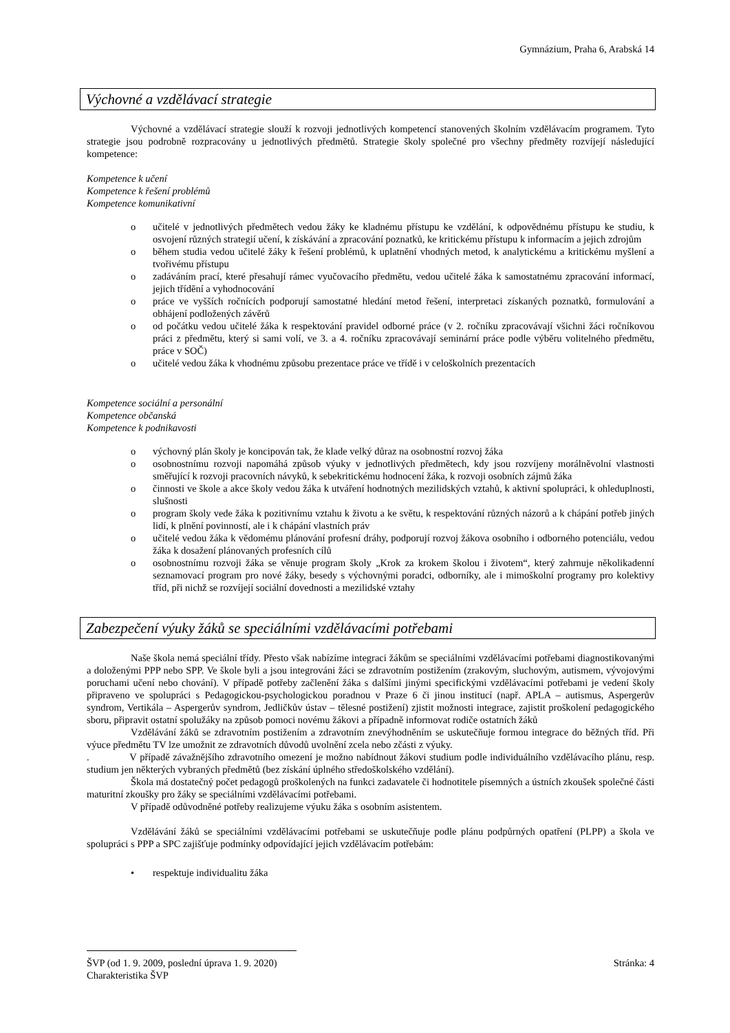Gymnázium, Praha 6, Arabská 14
Výchovné a vzdělávací strategie
Výchovné a vzdělávací strategie slouží k rozvoji jednotlivých kompetencí stanovených školním vzdělávacím programem. Tyto strategie jsou podrobně rozpracovány u jednotlivých předmětů. Strategie školy společné pro všechny předměty rozvíjejí následující kompetence:
Kompetence k učení
Kompetence k řešení problémů
Kompetence komunikativní
o učitelé v jednotlivých předmětech vedou žáky ke kladnému přístupu ke vzdělání, k odpovědnému přístupu ke studiu, k osvojení různých strategií učení, k získávání a zpracování poznatků, ke kritickému přístupu k informacím a jejich zdrojům
o během studia vedou učitelé žáky k řešení problémů, k uplatnění vhodných metod, k analytickému a kritickému myšlení a tvořivému přístupu
o zadáváním prací, které přesahují rámec vyučovacího předmětu, vedou učitelé žáka k samostatnému zpracování informací, jejich třídění a vyhodnocování
o práce ve vyšších ročnících podporují samostatné hledání metod řešení, interpretaci získaných poznatků, formulování a obhájení podložených závěrů
o od počátku vedou učitelé žáka k respektování pravidel odborné práce (v 2. ročníku zpracovávají všichni žáci ročníkovou práci z předmětu, který si sami volí, ve 3. a 4. ročníku zpracovávají seminární práce podle výběru volitelného předmětu, práce v SOČ)
o učitelé vedou žáka k vhodnému způsobu prezentace práce ve třídě i v celoškolních prezentacích
Kompetence sociální a personální
Kompetence občanská
Kompetence k podnikavosti
o výchovný plán školy je koncipován tak, že klade velký důraz na osobnostní rozvoj žáka
o osobnostnímu rozvoji napomáhá způsob výuky v jednotlivých předmětech, kdy jsou rozvíjeny morálněvolní vlastnosti směřující k rozvoji pracovních návyků, k sebekritickému hodnocení žáka, k rozvoji osobních zájmů žáka
o činnosti ve škole a akce školy vedou žáka k utváření hodnotných mezilidských vztahů, k aktivní spolupráci, k ohleduplnosti, slušnosti
o program školy vede žáka k pozitivnímu vztahu k životu a ke světu, k respektování různých názorů a k chápání potřeb jiných lidí, k plnění povinností, ale i k chápání vlastních práv
o učitelé vedou žáka k vědomému plánování profesní dráhy, podporují rozvoj žákova osobního i odborného potenciálu, vedou žáka k dosažení plánovaných profesních cílů
o osobnostnímu rozvoji žáka se věnuje program školy „Krok za krokem školou i životem“, který zahrnuje několikadenní seznamovací program pro nové žáky, besedy s výchovnými poradci, odborníky, ale i mimoškolní programy pro kolektivy tříd, při nichž se rozvíjejí sociální dovednosti a mezilidské vztahy
Zabezpečení výuky žáků se speciálními vzdělávacími potřebami
Naše škola nemá speciální třídy. Přesto však nabízíme integraci žákům se speciálními vzdělávacími potřebami diagnostikovanými a doloženými PPP nebo SPP. Ve škole byli a jsou integrováni žáci se zdravotním postižením (zrakovým, sluchovým, autismem, vývojovými poruchami učení nebo chování). V případě potřeby začlenění žáka s dalšími jinými specifickými vzdělávacími potřebami je vedení školy připraveno ve spolupráci s Pedagogickou-psychologickou poradnou v Praze 6 či jinou institucí (např. APLA – autismus, Aspergerův syndrom, Vertikála – Aspergerův syndrom, Jedličkův ústav – tělesné postižení) zjistit možnosti integrace, zajistit proškolení pedagogického sboru, připravit ostatní spolužáky na způsob pomoci novému žákovi a případně informovat rodiče ostatních žáků
Vzdělávání žáků se zdravotním postižením a zdravotním znevýhodněním se uskutečňuje formou integrace do běžných tříd. Při výuce předmětu TV lze umožnit ze zdravotních důvodů uvolnění zcela nebo zčásti z výuky.
. V případě závažnějšího zdravotního omezení je možno nabídnout žákovi studium podle individuálního vzdělávacího plánu, resp. studium jen některých vybraných předmětů (bez získání úplného středoškolského vzdělání).
Škola má dostatečný počet pedagogů proškolených na funkci zadavatele či hodnotitele písemných a ústních zkoušek společné části maturitní zkoušky pro žáky se speciálními vzdělávacími potřebami.
V případě odůvodněné potřeby realizujeme výuku žáka s osobním asistentem.
Vzdělávání žáků se speciálními vzdělávacími potřebami se uskutečňuje podle plánu podpůrných opatření (PLPP) a škola ve spolupráci s PPP a SPC zajišťuje podmínky odpovídající jejich vzdělávacím potřebám:
• respektuje individualitu žáka
ŠVP (od 1. 9. 2009, poslední úprava 1. 9. 2020) Stránka: 4
Charakteristika ŠVP